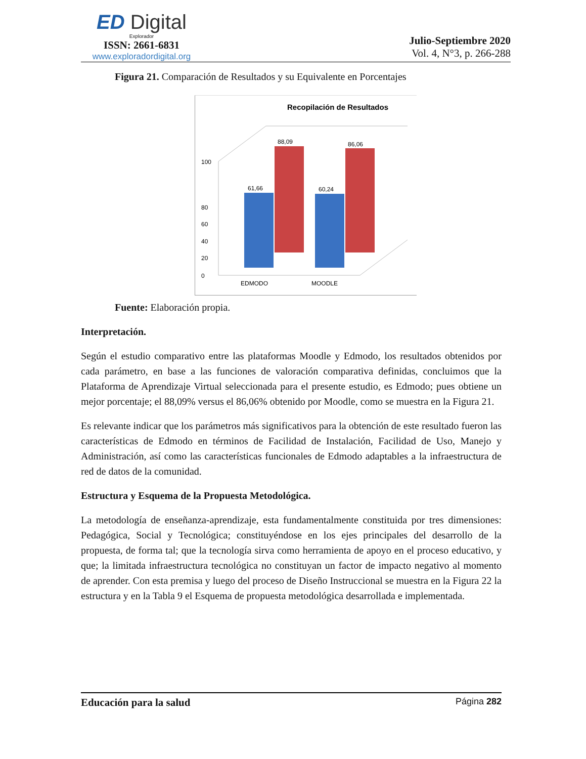ED Digital
Explorador
ISSN: 2661-6831
www.exploradordigital.org
Julio-Septiembre 2020
Vol. 4, N°3, p. 266-288
Figura 21. Comparación de Resultados y su Equivalente en Porcentajes
Recopilación de Resultados
0
20
40
60
80
100
88,09
61,66
86,06
60,24
EDMODO
MOODLE
Fuente: Elaboración propia.
Interpretación.
Según el estudio comparativo entre las plataformas Moodle y Edmodo, los resultados obtenidos por cada parámetro, en base a las funciones de valoración comparativa definidas, concluimos que la Plataforma de Aprendizaje Virtual seleccionada para el presente estudio, es Edmodo; pues obtiene un mejor porcentaje; el 88,09% versus el 86,06% obtenido por Moodle, como se muestra en la Figura 21.
Es relevante indicar que los parámetros más significativos para la obtención de este resultado fueron las características de Edmodo en términos de Facilidad de Instalación, Facilidad de Uso, Manejo y Administración, así como las características funcionales de Edmodo adaptables a la infraestructura de red de datos de la comunidad.
Estructura y Esquema de la Propuesta Metodológica.
La metodología de enseñanza-aprendizaje, esta fundamentalmente constituida por tres dimensiones: Pedagógica, Social y Tecnológica; constituyéndose en los ejes principales del desarrollo de la propuesta, de forma tal; que la tecnología sirva como herramienta de apoyo en el proceso educativo, y que; la limitada infraestructura tecnológica no constituyan un factor de impacto negativo al momento de aprender. Con esta premisa y luego del proceso de Diseño Instruccional se muestra en la Figura 22 la estructura y en la Tabla 9 el Esquema de propuesta metodológica desarrollada e implementada.
Educación para la salud Página 282